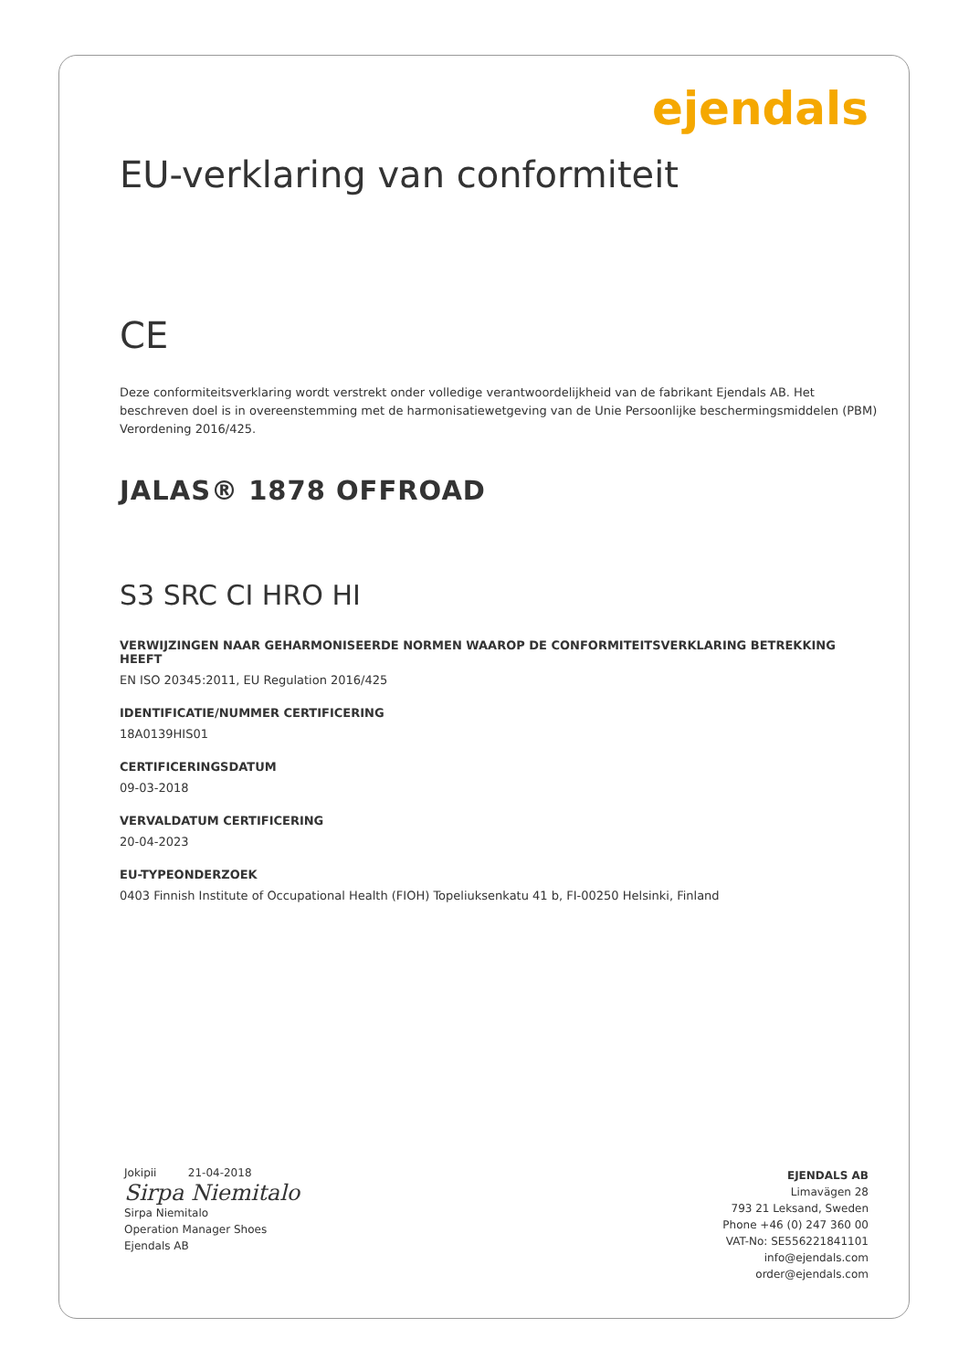ejendals
EU-verklaring van conformiteit
CE
Deze conformiteitsverklaring wordt verstrekt onder volledige verantwoordelijkheid van de fabrikant Ejendals AB. Het beschreven doel is in overeenstemming met de harmonisatiewetgeving van de Unie Persoonlijke beschermingsmiddelen (PBM) Verordening 2016/425.
JALAS® 1878 OFFROAD
S3 SRC CI HRO HI
VERWIJZINGEN NAAR GEHARMONISEERDE NORMEN WAAROP DE CONFORMITEITSVERKLARING BETREKKING HEEFT
EN ISO 20345:2011, EU Regulation 2016/425
IDENTIFICATIE/NUMMER CERTIFICERING
18A0139HIS01
CERTIFICERINGSDATUM
09-03-2018
VERVALDATUM CERTIFICERING
20-04-2023
EU-TYPEONDERZOEK
0403 Finnish Institute of Occupational Health (FIOH) Topeliuksenkatu 41 b, FI-00250 Helsinki, Finland
Jokipii 21-04-2018
Sirpa Niemitalo
Sirpa Niemitalo
Operation Manager Shoes
Ejendals AB
EJENDALS AB
Limavägen 28
793 21 Leksand, Sweden
Phone +46 (0) 247 360 00
VAT-No: SE556221841101
info@ejendals.com
order@ejendals.com